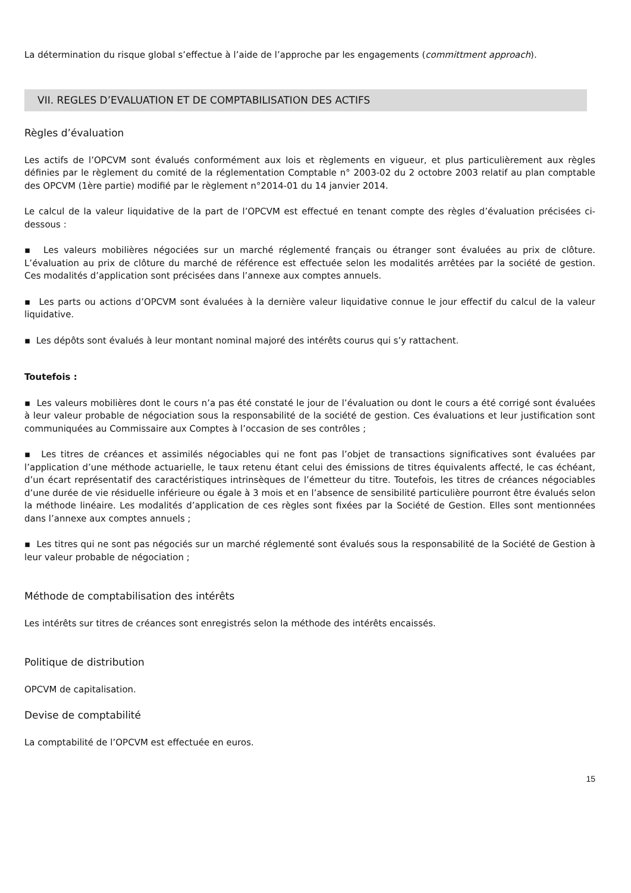La détermination du risque global s’effectue à l’aide de l’approche par les engagements (committment approach).
VII. REGLES D’EVALUATION ET DE COMPTABILISATION DES ACTIFS
Règles d’évaluation
Les actifs de l’OPCVM sont évalués conformément aux lois et règlements en vigueur, et plus particulièrement aux règles définies par le règlement du comité de la réglementation Comptable n° 2003-02 du 2 octobre 2003 relatif au plan comptable des OPCVM (1ère partie) modifié par le règlement n°2014-01 du 14 janvier 2014.
Le calcul de la valeur liquidative de la part de l’OPCVM est effectué en tenant compte des règles d’évaluation précisées ci-dessous :
▪ Les valeurs mobilières négociées sur un marché réglementé français ou étranger sont évaluées au prix de clôture. L’évaluation au prix de clôture du marché de référence est effectuée selon les modalités arrêtées par la société de gestion. Ces modalités d’application sont précisées dans l’annexe aux comptes annuels.
▪ Les parts ou actions d’OPCVM sont évaluées à la dernière valeur liquidative connue le jour effectif du calcul de la valeur liquidative.
▪ Les dépôts sont évalués à leur montant nominal majoré des intérêts courus qui s’y rattachent.
Toutefois :
▪ Les valeurs mobilières dont le cours n’a pas été constaté le jour de l’évaluation ou dont le cours a été corrigé sont évaluées à leur valeur probable de négociation sous la responsabilité de la société de gestion. Ces évaluations et leur justification sont communiquées au Commissaire aux Comptes à l’occasion de ses contrôles ;
▪ Les titres de créances et assimilés négociables qui ne font pas l’objet de transactions significatives sont évaluées par l’application d’une méthode actuarielle, le taux retenu étant celui des émissions de titres équivalents affecté, le cas échéant, d’un écart représentatif des caractéristiques intrinsèques de l’émetteur du titre. Toutefois, les titres de créances négociables d’une durée de vie résiduelle inférieure ou égale à 3 mois et en l’absence de sensibilité particulière pourront être évalués selon la méthode linéaire. Les modalités d’application de ces règles sont fixées par la Société de Gestion. Elles sont mentionnées dans l’annexe aux comptes annuels ;
▪ Les titres qui ne sont pas négociés sur un marché réglementé sont évalués sous la responsabilité de la Société de Gestion à leur valeur probable de négociation ;
Méthode de comptabilisation des intérêts
Les intérêts sur titres de créances sont enregistrés selon la méthode des intérêts encaissés.
Politique de distribution
OPCVM de capitalisation.
Devise de comptabilité
La comptabilité de l’OPCVM est effectuée en euros.
15